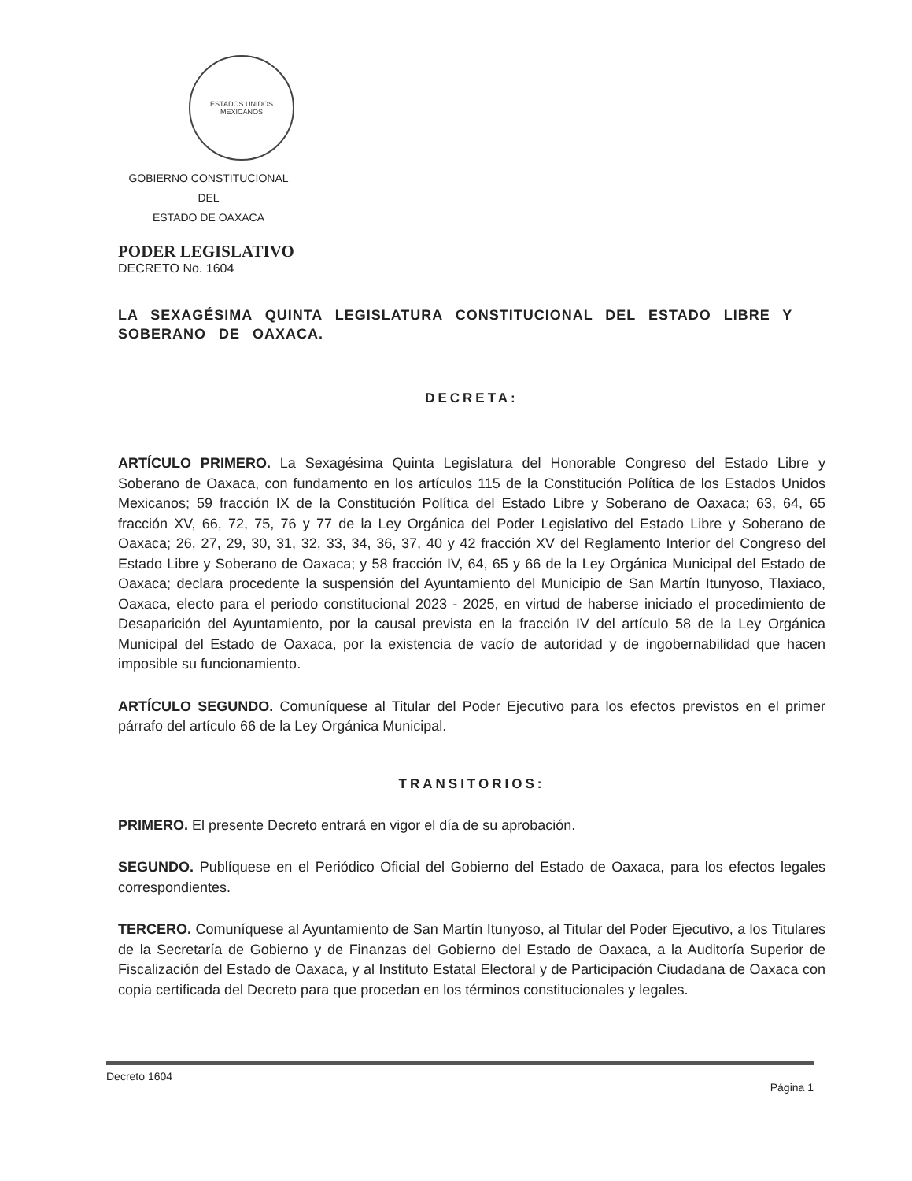ESTADOS UNIDOS MEXICANOS
GOBIERNO CONSTITUCIONAL
DEL
ESTADO DE OAXACA
PODER LEGISLATIVO
DECRETO No. 1604
LA SEXAGÉSIMA QUINTA LEGISLATURA CONSTITUCIONAL DEL ESTADO LIBRE Y SOBERANO DE OAXACA.
DECRETA:
ARTÍCULO PRIMERO. La Sexagésima Quinta Legislatura del Honorable Congreso del Estado Libre y Soberano de Oaxaca, con fundamento en los artículos 115 de la Constitución Política de los Estados Unidos Mexicanos; 59 fracción IX de la Constitución Política del Estado Libre y Soberano de Oaxaca; 63, 64, 65 fracción XV, 66, 72, 75, 76 y 77 de la Ley Orgánica del Poder Legislativo del Estado Libre y Soberano de Oaxaca; 26, 27, 29, 30, 31, 32, 33, 34, 36, 37, 40 y 42 fracción XV del Reglamento Interior del Congreso del Estado Libre y Soberano de Oaxaca; y 58 fracción IV, 64, 65 y 66 de la Ley Orgánica Municipal del Estado de Oaxaca; declara procedente la suspensión del Ayuntamiento del Municipio de San Martín Itunyoso, Tlaxiaco, Oaxaca, electo para el periodo constitucional 2023 - 2025, en virtud de haberse iniciado el procedimiento de Desaparición del Ayuntamiento, por la causal prevista en la fracción IV del artículo 58 de la Ley Orgánica Municipal del Estado de Oaxaca, por la existencia de vacío de autoridad y de ingobernabilidad que hacen imposible su funcionamiento.
ARTÍCULO SEGUNDO. Comuníquese al Titular del Poder Ejecutivo para los efectos previstos en el primer párrafo del artículo 66 de la Ley Orgánica Municipal.
TRANSITORIOS:
PRIMERO. El presente Decreto entrará en vigor el día de su aprobación.
SEGUNDO. Publíquese en el Periódico Oficial del Gobierno del Estado de Oaxaca, para los efectos legales correspondientes.
TERCERO. Comuníquese al Ayuntamiento de San Martín Itunyoso, al Titular del Poder Ejecutivo, a los Titulares de la Secretaría de Gobierno y de Finanzas del Gobierno del Estado de Oaxaca, a la Auditoría Superior de Fiscalización del Estado de Oaxaca, y al Instituto Estatal Electoral y de Participación Ciudadana de Oaxaca con copia certificada del Decreto para que procedan en los términos constitucionales y legales.
Decreto 1604 Página 1